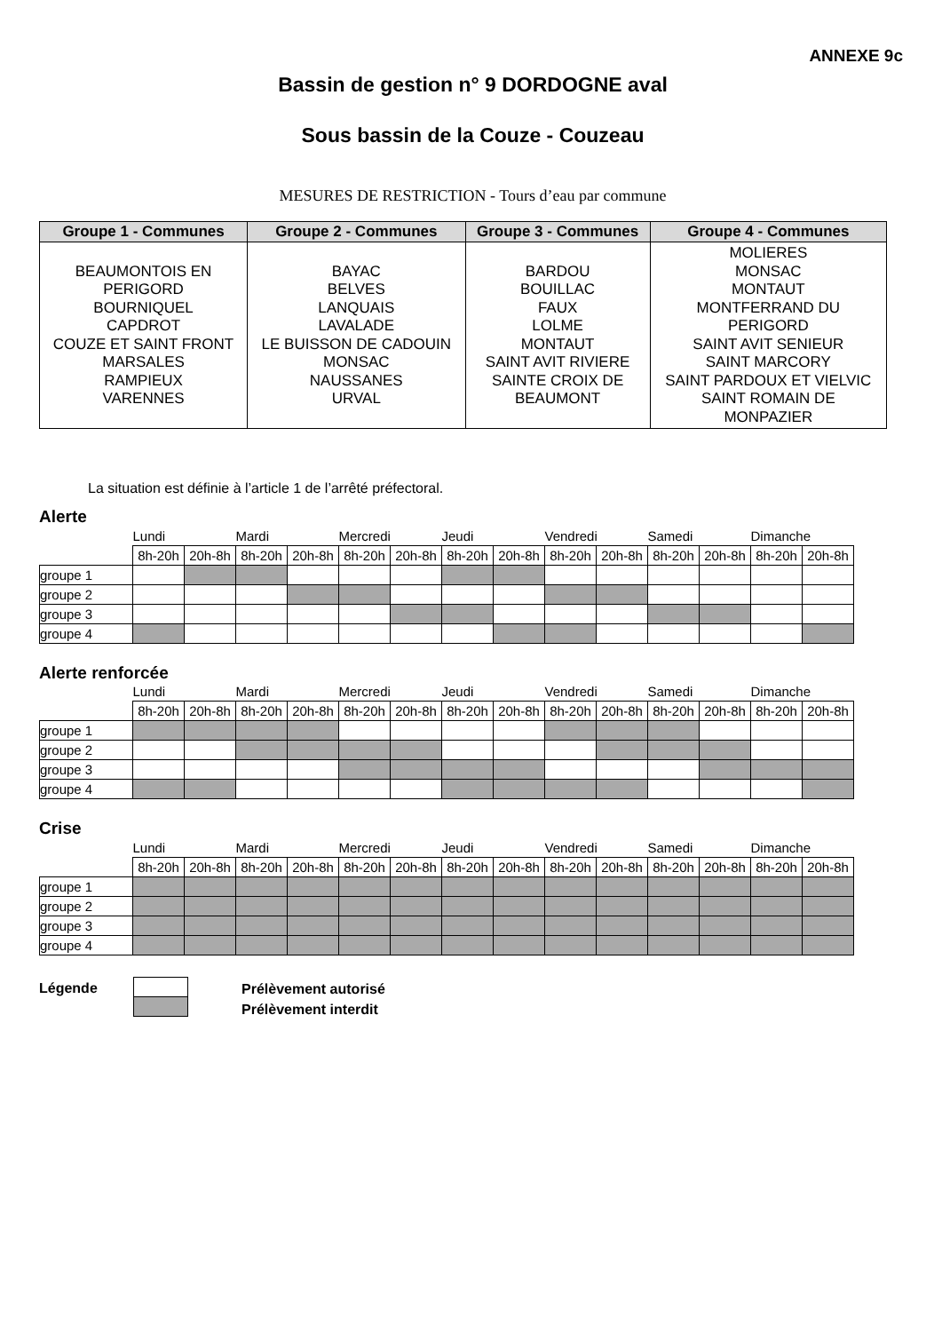ANNEXE 9c
Bassin de gestion n° 9 DORDOGNE aval
Sous bassin de la Couze - Couzeau
MESURES DE RESTRICTION - Tours d’eau par commune
| Groupe 1 - Communes | Groupe 2 - Communes | Groupe 3 - Communes | Groupe 4 - Communes |
| --- | --- | --- | --- |
| BEAUMONTOIS EN PERIGORD BOURNIQUEL CAPDROT COUZE ET SAINT FRONT MARSALES RAMPIEUX VARENNES | BAYAC BELVES LANQUAIS LAVALADE LE BUISSON DE CADOUIN MONSAC NAUSSANES URVAL | BARDOU BOUILLAC FAUX LOLME MONTAUT SAINT AVIT RIVIERE SAINTE CROIX DE BEAUMONT | MOLIERES MONSAC MONTAUT MONTFERRAND DU PERIGORD SAINT AVIT SENIEUR SAINT MARCORY SAINT PARDOUX ET VIELVIC SAINT ROMAIN DE MONPAZIER |
La situation est définie à l’article 1 de l’arrêté préfectoral.
Alerte
| | Lundi | | Mardi | | Mercredi | | Jeudi | | Vendredi | | Samedi | | Dimanche | |
| | 8h-20h | 20h-8h | 8h-20h | 20h-8h | 8h-20h | 20h-8h | 8h-20h | 20h-8h | 8h-20h | 20h-8h | 8h-20h | 20h-8h | 8h-20h | 20h-8h |
| groupe 1 | | | | | | | | | | | | | | |
| groupe 2 | | | | | | | | | | | | | | |
| groupe 3 | | | | | | | | | | | | | | |
| groupe 4 | | | | | | | | | | | | | | |
Alerte renforcée
| | Lundi | | Mardi | | Mercredi | | Jeudi | | Vendredi | | Samedi | | Dimanche | |
| | 8h-20h | 20h-8h | 8h-20h | 20h-8h | 8h-20h | 20h-8h | 8h-20h | 20h-8h | 8h-20h | 20h-8h | 8h-20h | 20h-8h | 8h-20h | 20h-8h |
| groupe 1 | | | | | | | | | | | | | | |
| groupe 2 | | | | | | | | | | | | | | |
| groupe 3 | | | | | | | | | | | | | | |
| groupe 4 | | | | | | | | | | | | | | |
Crise
| | Lundi | | Mardi | | Mercredi | | Jeudi | | Vendredi | | Samedi | | Dimanche | |
| | 8h-20h | 20h-8h | 8h-20h | 20h-8h | 8h-20h | 20h-8h | 8h-20h | 20h-8h | 8h-20h | 20h-8h | 8h-20h | 20h-8h | 8h-20h | 20h-8h |
| groupe 1 | | | | | | | | | | | | | | |
| groupe 2 | | | | | | | | | | | | | | |
| groupe 3 | | | | | | | | | | | | | | |
| groupe 4 | | | | | | | | | | | | | | |
Légende
Prélèvement autorisé
Prélèvement interdit